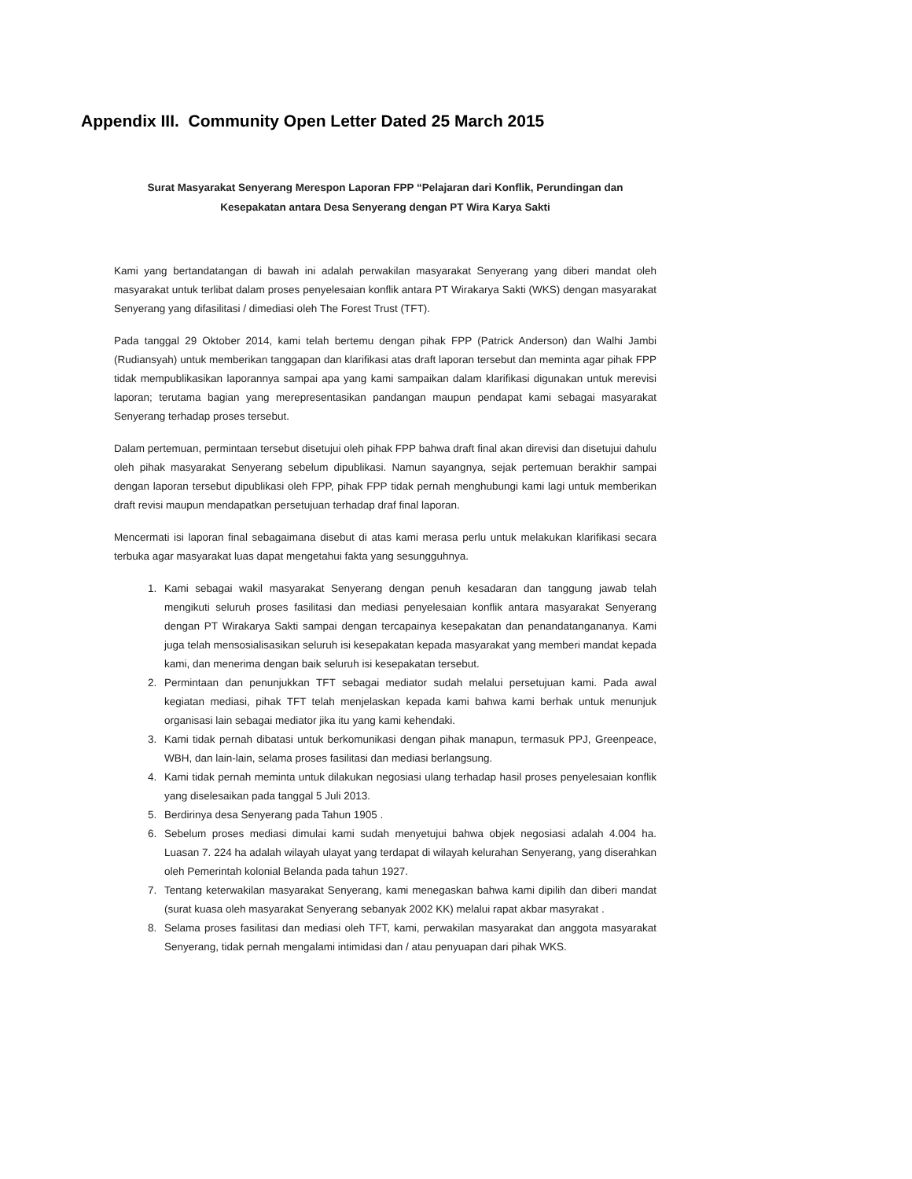Appendix III. Community Open Letter Dated 25 March 2015
Surat Masyarakat Senyerang Merespon Laporan FPP “Pelajaran dari Konflik, Perundingan dan
Kesepakatan antara Desa Senyerang dengan PT Wira Karya Sakti
Kami yang bertandatangan di bawah ini adalah perwakilan masyarakat Senyerang yang diberi mandat oleh masyarakat untuk terlibat dalam proses penyelesaian konflik antara PT Wirakarya Sakti (WKS) dengan masyarakat Senyerang yang difasilitasi / dimediasi oleh The Forest Trust (TFT).
Pada tanggal 29 Oktober 2014, kami telah bertemu dengan pihak FPP (Patrick Anderson) dan Walhi Jambi (Rudiansyah) untuk memberikan tanggapan dan klarifikasi atas draft laporan tersebut dan meminta agar pihak FPP tidak mempublikasikan laporannya sampai apa yang kami sampaikan dalam klarifikasi digunakan untuk merevisi laporan; terutama bagian yang merepresentasikan pandangan maupun pendapat kami sebagai masyarakat Senyerang terhadap proses tersebut.
Dalam pertemuan, permintaan tersebut disetujui oleh pihak FPP bahwa draft final akan direvisi dan disetujui dahulu oleh pihak masyarakat Senyerang sebelum dipublikasi. Namun sayangnya, sejak pertemuan berakhir sampai dengan laporan tersebut dipublikasi oleh FPP, pihak FPP tidak pernah menghubungi kami lagi untuk memberikan draft revisi maupun mendapatkan persetujuan terhadap draf final laporan.
Mencermati isi laporan final sebagaimana disebut di atas kami merasa perlu untuk melakukan klarifikasi secara terbuka agar masyarakat luas dapat mengetahui fakta yang sesungguhnya.
1. Kami sebagai wakil masyarakat Senyerang dengan penuh kesadaran dan tanggung jawab telah mengikuti seluruh proses fasilitasi dan mediasi penyelesaian konflik antara masyarakat Senyerang dengan PT Wirakarya Sakti sampai dengan tercapainya kesepakatan dan penandatangananya. Kami juga telah mensosialisasikan seluruh isi kesepakatan kepada masyarakat yang memberi mandat kepada kami, dan menerima dengan baik seluruh isi kesepakatan tersebut.
2. Permintaan dan penunjukkan TFT sebagai mediator sudah melalui persetujuan kami. Pada awal kegiatan mediasi, pihak TFT telah menjelaskan kepada kami bahwa kami berhak untuk menunjuk organisasi lain sebagai mediator jika itu yang kami kehendaki.
3. Kami tidak pernah dibatasi untuk berkomunikasi dengan pihak manapun, termasuk PPJ, Greenpeace, WBH, dan lain-lain, selama proses fasilitasi dan mediasi berlangsung.
4. Kami tidak pernah meminta untuk dilakukan negosiasi ulang terhadap hasil proses penyelesaian konflik yang diselesaikan pada tanggal 5 Juli 2013.
5. Berdirinya desa Senyerang pada Tahun 1905 .
6. Sebelum proses mediasi dimulai kami sudah menyetujui bahwa objek negosiasi adalah 4.004 ha. Luasan 7. 224 ha adalah wilayah ulayat yang terdapat di wilayah kelurahan Senyerang, yang diserahkan oleh Pemerintah kolonial Belanda pada tahun 1927.
7. Tentang keterwakilan masyarakat Senyerang, kami menegaskan bahwa kami dipilih dan diberi mandat (surat kuasa oleh masyarakat Senyerang sebanyak 2002 KK) melalui rapat akbar masyrakat .
8. Selama proses fasilitasi dan mediasi oleh TFT, kami, perwakilan masyarakat dan anggota masyarakat Senyerang, tidak pernah mengalami intimidasi dan / atau penyuapan dari pihak WKS.